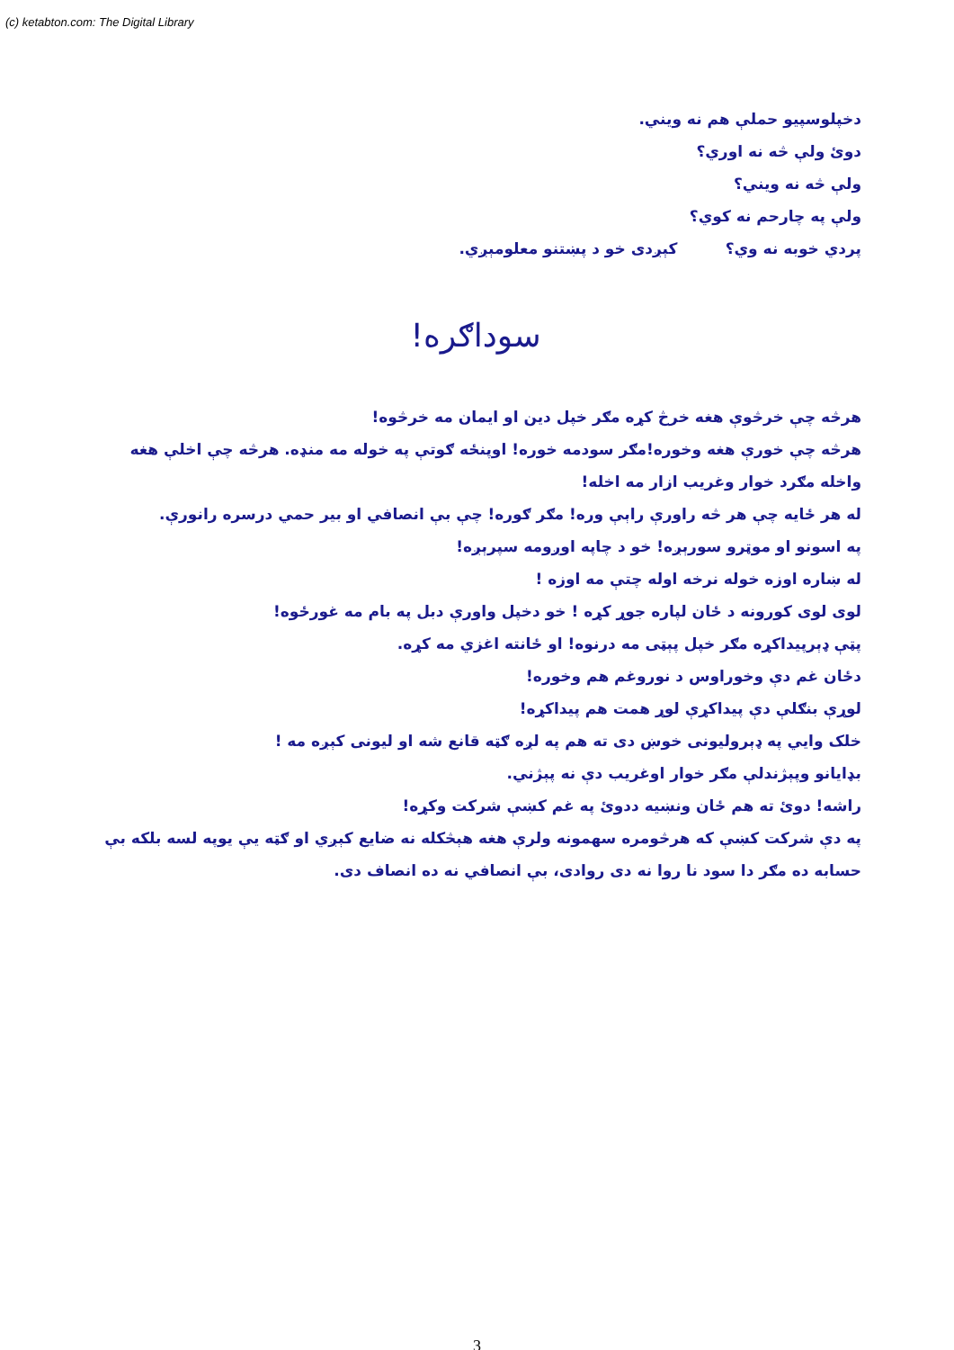(c) ketabton.com: The Digital Library
دخپلوسپیو حملې هم نه ویني.
دوئ ولې څه نه اوري؟
ولې څه نه ویني؟
ولې په چارحم نه کوي؟
پردي خوبه نه وي؟ کېږدی خو د پښتنو معلومېږي.
سوداګره!
هرڅه چې خرڅوې هغه خرڅ کړه مګر خپل دین او ایمان مه خرڅوه!
هرڅه چې خورې هغه وخوره!مګر سودمه خوره! اوپنځه ګوتې په خوله مه منډه. هرڅه چې اخلې هغه واخله مګرد خوار وغریب ازار مه اخله!
له هر ځایه چې هر څه راورې راېې وره! مګر ګوره! چې بې انصافي او بیر حمي درسره رانورې.
په اسونو او موټرو سورېږه! خو د چاپه اوږومه سپرېږه!
له ښاره اوزه خوله نرخه اوله چتې مه اوزه !
لوی لوی کورونه د ځان لپاره جوړ کړه ! خو دخپل واورې دبل په بام مه غورځوه!
پټې ډېرپیداکړه مګر خپل پېټی مه درنوه! او ځانته اغزي مه کړه.
دځان غم دې وخوراوس د نوروغم هم وخوره!
لوړې بنګلې دې پیداکړې لوړ همت هم پیداکړه!
خلک وایي په ډېرولیونی خوښ دی ته هم په لږه ګټه قانع شه او لیونی کېږه مه !
بډایانو وپېژندلې مګر خوار اوغریب دې نه پېژني.
راشه! دوئ ته هم ځان ونښیه ددوئ په غم کښې شرکت وکړه!
په دې شرکت کښې که هرڅومره سهمونه ولرې هغه هېڅکله نه ضایع کېږي او ګټه یې یوپه لسه بلکه بې حسابه ده مګر دا سود نا روا نه دی روادی، بې انصافي نه ده انصاف دی.
3